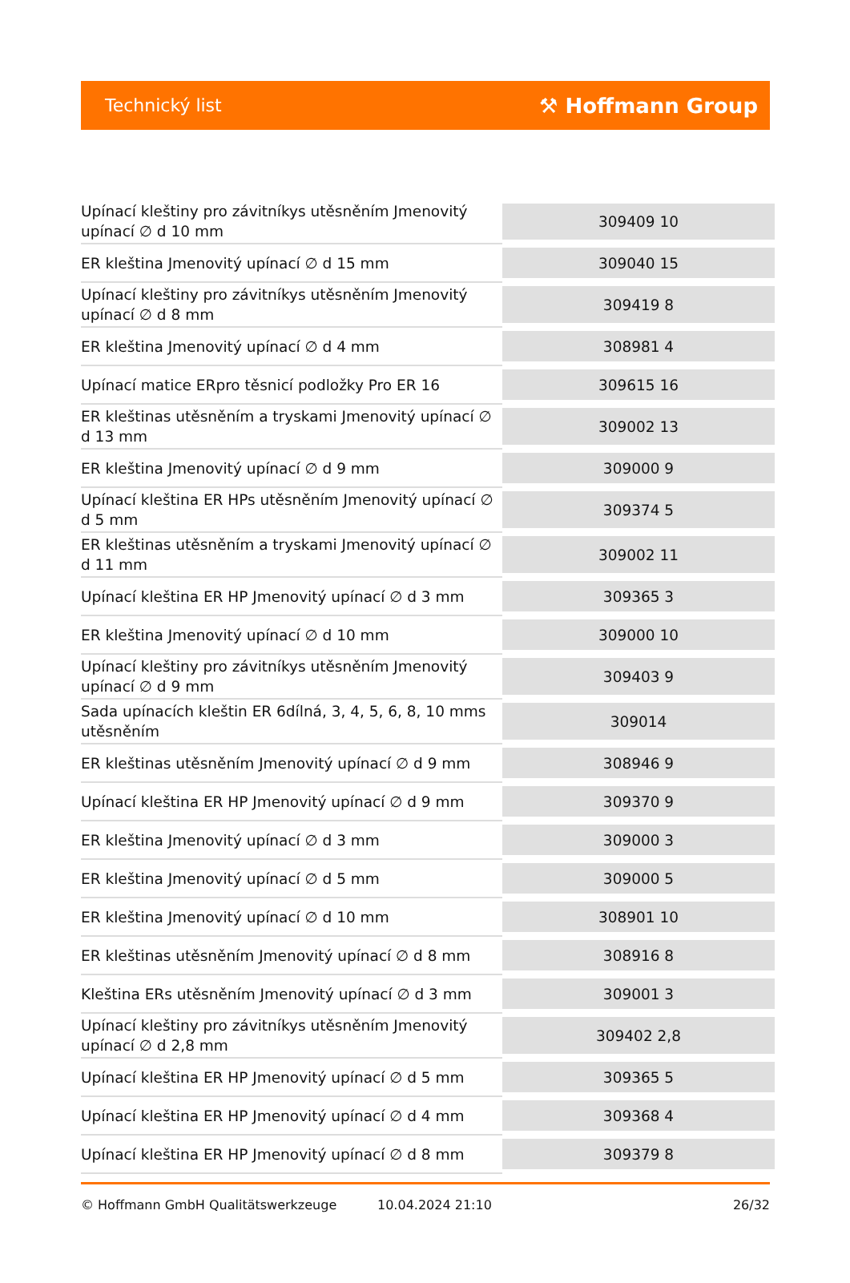Technický list ⚒ Hoffmann Group
| Upínací kleštiny pro závitníkys utěsněním Jmenovitý upínací ∅ d 10 mm | 309409 10 |
| ER kleština Jmenovitý upínací ∅ d 15 mm | 309040 15 |
| Upínací kleštiny pro závitníkys utěsněním Jmenovitý upínací ∅ d 8 mm | 309419 8 |
| ER kleština Jmenovitý upínací ∅ d 4 mm | 308981 4 |
| Upínací matice ERpro těsnicí podložky Pro ER 16 | 309615 16 |
| ER kleštinas utěsněním a tryskami Jmenovitý upínací ∅ d 13 mm | 309002 13 |
| ER kleština Jmenovitý upínací ∅ d 9 mm | 309000 9 |
| Upínací kleština ER HPs utěsněním Jmenovitý upínací ∅ d 5 mm | 309374 5 |
| ER kleštinas utěsněním a tryskami Jmenovitý upínací ∅ d 11 mm | 309002 11 |
| Upínací kleština ER HP Jmenovitý upínací ∅ d 3 mm | 309365 3 |
| ER kleština Jmenovitý upínací ∅ d 10 mm | 309000 10 |
| Upínací kleštiny pro závitníkys utěsněním Jmenovitý upínací ∅ d 9 mm | 309403 9 |
| Sada upínacích kleštin ER 6dílná, 3, 4, 5, 6, 8, 10 mms utěsněním | 309014 |
| ER kleštinas utěsněním Jmenovitý upínací ∅ d 9 mm | 308946 9 |
| Upínací kleština ER HP Jmenovitý upínací ∅ d 9 mm | 309370 9 |
| ER kleština Jmenovitý upínací ∅ d 3 mm | 309000 3 |
| ER kleština Jmenovitý upínací ∅ d 5 mm | 309000 5 |
| ER kleština Jmenovitý upínací ∅ d 10 mm | 308901 10 |
| ER kleštinas utěsněním Jmenovitý upínací ∅ d 8 mm | 308916 8 |
| Kleština ERs utěsněním Jmenovitý upínací ∅ d 3 mm | 309001 3 |
| Upínací kleštiny pro závitníkys utěsněním Jmenovitý upínací ∅ d 2,8 mm | 309402 2,8 |
| Upínací kleština ER HP Jmenovitý upínací ∅ d 5 mm | 309365 5 |
| Upínací kleština ER HP Jmenovitý upínací ∅ d 4 mm | 309368 4 |
| Upínací kleština ER HP Jmenovitý upínací ∅ d 8 mm | 309379 8 |
© Hoffmann GmbH Qualitätswerkzeuge 10.04.2024 21:10 26/32